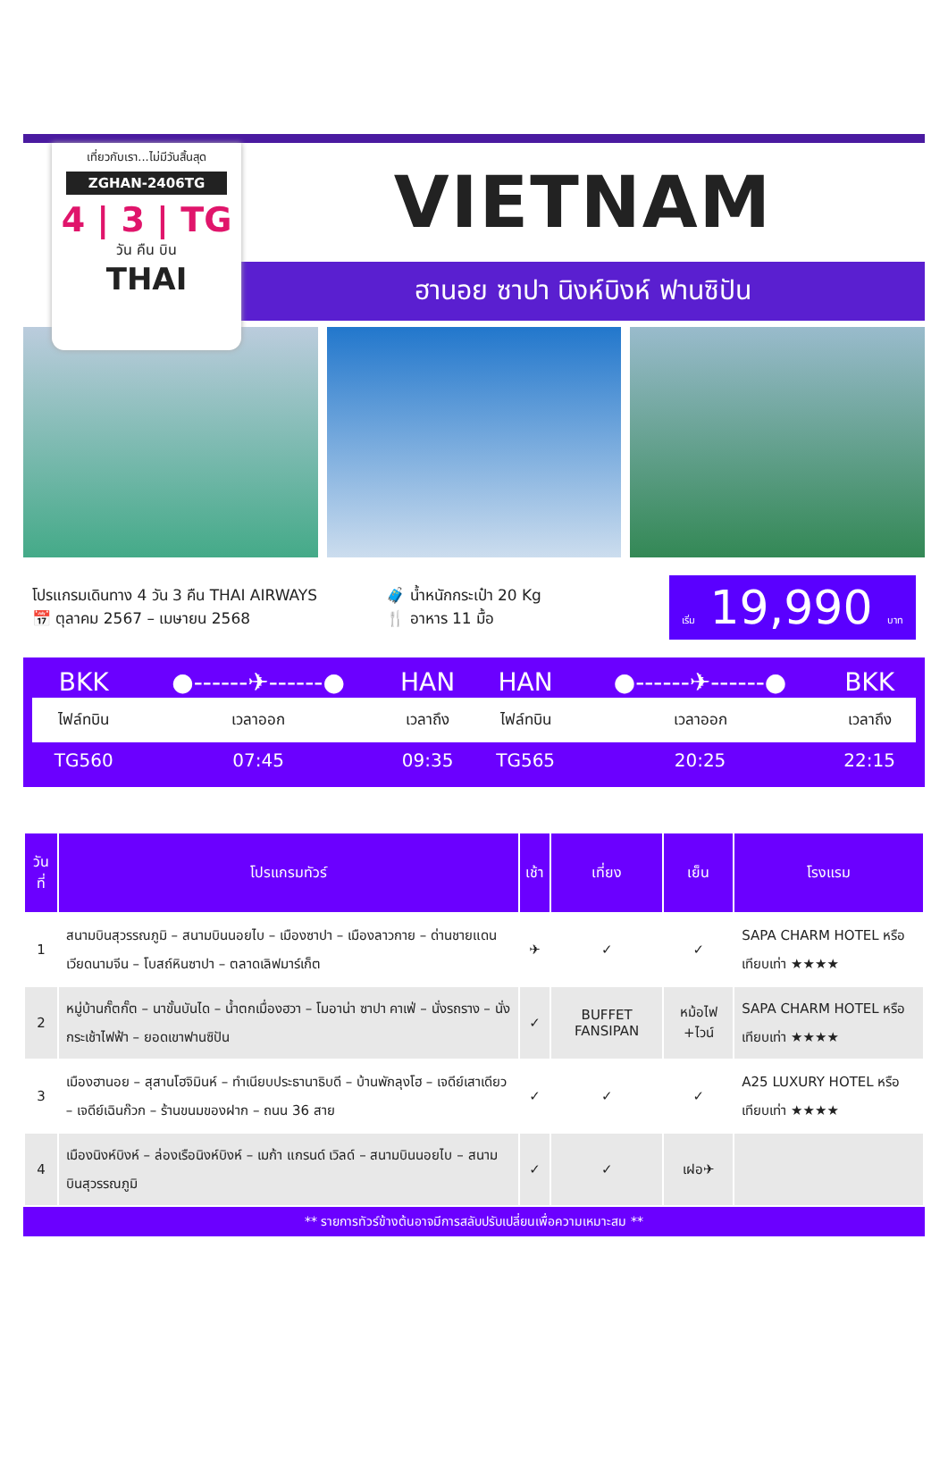เที่ยวกับเรา...ไม่มีวันสิ้นสุด
ZGHAN-2406TG
4 | 3 | TG
วัน คืน บิน
THAI
VIETNAM
ฮานอย ซาปา นิงห์บิงห์ ฟานซิปัน
โปรแกรมเดินทาง 4 วัน 3 คืน THAI AIRWAYS
📅 ตุลาคม 2567 – เมษายน 2568
🧳 น้ำหนักกระเป๋า 20 Kg
🍴 อาหาร 11 มื้อ
เริ่ม 19,990 บาท
| BKK | ●------✈------● | HAN | HAN | ●------✈------● | BKK |
| ไฟล์ทบิน | เวลาออก | เวลาถึง | ไฟล์ทบิน | เวลาออก | เวลาถึง |
| TG560 | 07:45 | 09:35 | TG565 | 20:25 | 22:15 |
| วันที่ | โปรแกรมทัวร์ | เช้า | เที่ยง | เย็น | โรงแรม |
| --- | --- | --- | --- | --- | --- |
| 1 | สนามบินสุวรรณภูมิ – สนามบินนอยไบ – เมืองซาปา – เมืองลาวกาย – ด่านชายแดนเวียดนามจีน – โบสถ์หินซาปา – ตลาดเลิฟมาร์เก็ต | ✈ | ✓ | ✓ | SAPA CHARM HOTEL หรือเทียบเท่า ★★★★ |
| 2 | หมู่บ้านกั๊ตกั๊ต – นาขั้นบันได – น้ำตกเมื่องฮวา – โมอาน่า ซาปา คาเฟ่ – นั่งรถราง – นั่งกระเช้าไฟฟ้า – ยอดเขาฟานซิปัน | ✓ | BUFFET FANSIPAN | หม้อไฟ +ไวน์ | SAPA CHARM HOTEL หรือเทียบเท่า ★★★★ |
| 3 | เมืองฮานอย – สุสานโฮจิมินห์ – ทำเนียบประธานาธิบดี – บ้านพักลุงโฮ – เจดีย์เสาเดียว – เจดีย์เฉินก๊วก – ร้านขนมของฝาก – ถนน 36 สาย | ✓ | ✓ | ✓ | A25 LUXURY HOTEL หรือเทียบเท่า ★★★★ |
| 4 | เมืองนิงห์บิงห์ – ล่องเรือนิงห์บิงห์ – เมก้า แกรนด์ เวิลด์ – สนามบินนอยไบ – สนามบินสุวรรณภูมิ | ✓ | ✓ | เฝอ✈ | |
** รายการทัวร์ข้างต้นอาจมีการสลับปรับเปลี่ยนเพื่อความเหมาะสม **